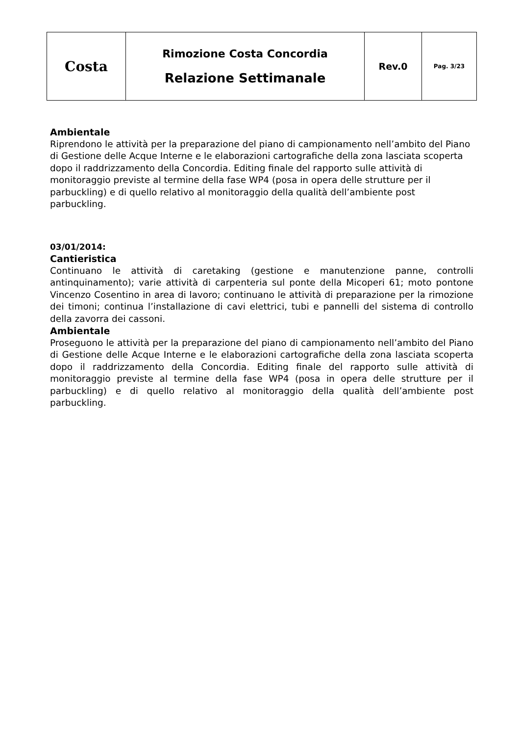| Costa | Rimozione Costa Concordia Relazione Settimanale | Rev.0 | Pag. 3/23 |
Ambientale
Riprendono le attività per la preparazione del piano di campionamento nell’ambito del Piano di Gestione delle Acque Interne e le elaborazioni cartografiche della zona lasciata scoperta dopo il raddrizzamento della Concordia. Editing finale del rapporto sulle attività di monitoraggio previste al termine della fase WP4 (posa in opera delle strutture per il parbuckling) e di quello relativo al monitoraggio della qualità dell’ambiente post parbuckling.
03/01/2014:
Cantieristica
Continuano le attività di caretaking (gestione e manutenzione panne, controlli antinquinamento); varie attività di carpenteria sul ponte della Micoperi 61; moto pontone Vincenzo Cosentino in area di lavoro; continuano le attività di preparazione per la rimozione dei timoni; continua l’installazione di cavi elettrici, tubi e pannelli del sistema di controllo della zavorra dei cassoni.
Ambientale
Proseguono le attività per la preparazione del piano di campionamento nell’ambito del Piano di Gestione delle Acque Interne e le elaborazioni cartografiche della zona lasciata scoperta dopo il raddrizzamento della Concordia. Editing finale del rapporto sulle attività di monitoraggio previste al termine della fase WP4 (posa in opera delle strutture per il parbuckling) e di quello relativo al monitoraggio della qualità dell’ambiente post parbuckling.